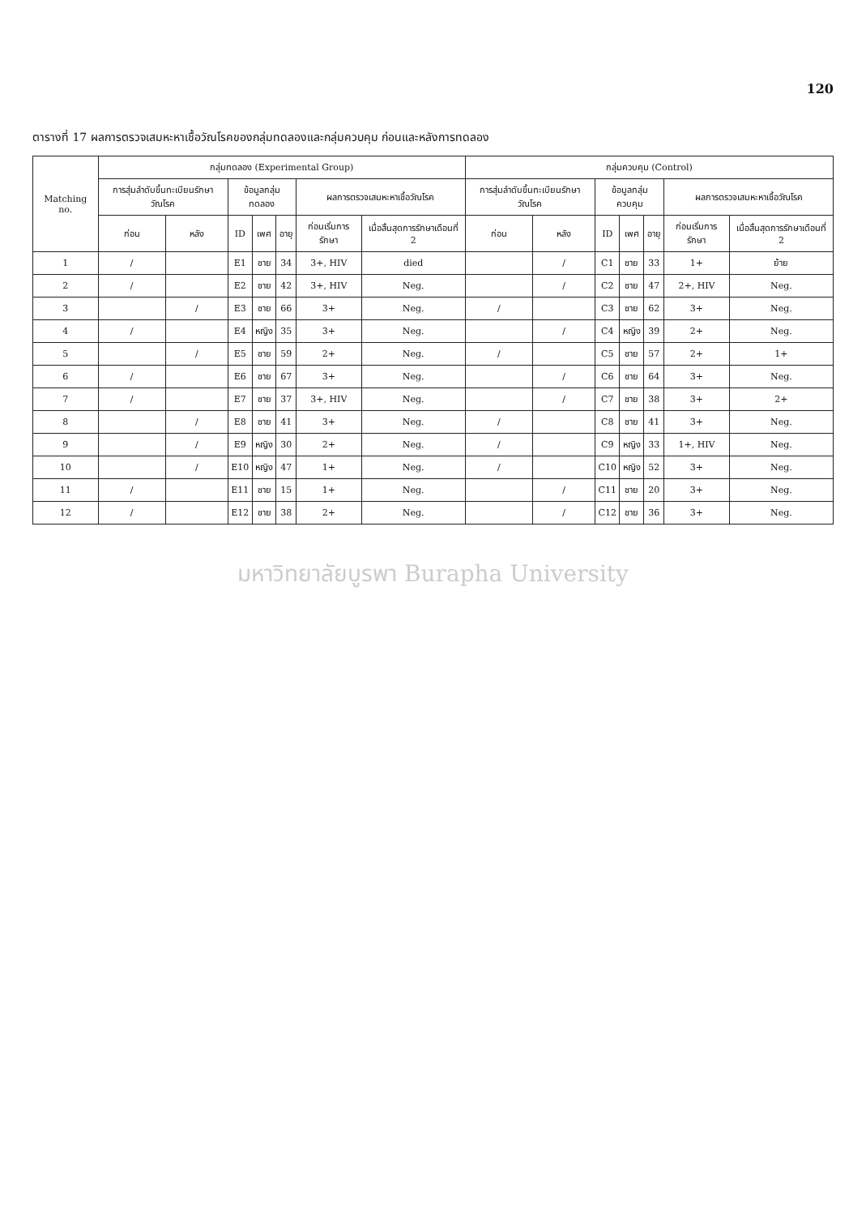120
ตารางที่ 17 ผลการตรวจเสมหะหาเชื้อวัณโรคของกลุ่มทดลองและกลุ่มควบคุม ก่อนและหลังการทดลอง
| Matching no. | กลุ่มทดลอง (Experimental Group) | | | | | | | กลุ่มควบคุม (Control) | | | | | | |
| --- | --- | --- | --- | --- | --- | --- | --- | --- | --- | --- | --- | --- | --- | --- |
| | การสุ่มลำดับขึ้นทะเบียนรักษาวัณโรค | | ข้อมูลกลุ่มทดลอง | | | ผลการตรวจเสมหะหาเชื้อวัณโรค | | การสุ่มลำดับขึ้นทะเบียนรักษาวัณโรค | | ข้อมูลกลุ่มควบคุม | | | ผลการตรวจเสมหะหาเชื้อวัณโรค | |
| | ก่อน | หลัง | ID | เพศ | อายุ | ก่อนเริ่มการรักษา | เมื่อสิ้นสุดการรักษาเดือนที่ 2 | ก่อน | หลัง | ID | เพศ | อายุ | ก่อนเริ่มการรักษา | เมื่อสิ้นสุดการรักษาเดือนที่ 2 |
| 1 | / | | E1 | ชาย | 34 | 3+, HIV | died | | / | C1 | ชาย | 33 | 1+ | ย้าย |
| 2 | / | | E2 | ชาย | 42 | 3+, HIV | Neg. | | / | C2 | ชาย | 47 | 2+, HIV | Neg. |
| 3 | | / | E3 | ชาย | 66 | 3+ | Neg. | / | | C3 | ชาย | 62 | 3+ | Neg. |
| 4 | / | | E4 | หญิง | 35 | 3+ | Neg. | | / | C4 | หญิง | 39 | 2+ | Neg. |
| 5 | | / | E5 | ชาย | 59 | 2+ | Neg. | / | | C5 | ชาย | 57 | 2+ | 1+ |
| 6 | / | | E6 | ชาย | 67 | 3+ | Neg. | | / | C6 | ชาย | 64 | 3+ | Neg. |
| 7 | / | | E7 | ชาย | 37 | 3+, HIV | Neg. | | / | C7 | ชาย | 38 | 3+ | 2+ |
| 8 | | / | E8 | ชาย | 41 | 3+ | Neg. | / | | C8 | ชาย | 41 | 3+ | Neg. |
| 9 | | / | E9 | หญิง | 30 | 2+ | Neg. | / | | C9 | หญิง | 33 | 1+, HIV | Neg. |
| 10 | | / | E10 | หญิง | 47 | 1+ | Neg. | / | | C10 | หญิง | 52 | 3+ | Neg. |
| 11 | / | | E11 | ชาย | 15 | 1+ | Neg. | | / | C11 | ชาย | 20 | 3+ | Neg. |
| 12 | / | | E12 | ชาย | 38 | 2+ | Neg. | | / | C12 | ชาย | 36 | 3+ | Neg. |
มหาวิทยาลัยบูรพา Burapha University